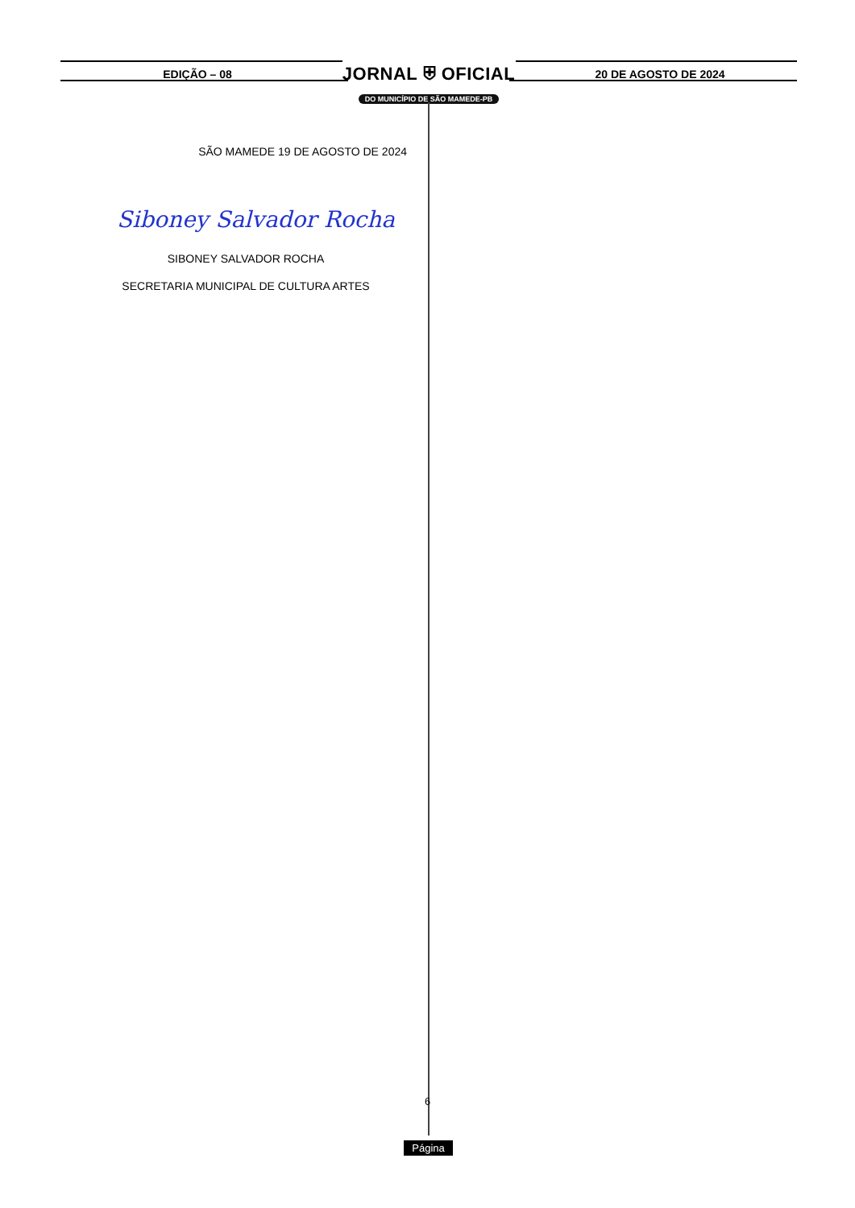EDIÇÃO – 08
JORNAL ⛨ OFICIAL
DO MUNICÍPIO DE SÃO MAMEDE-PB
20 DE AGOSTO DE 2024
SÃO MAMEDE 19 DE AGOSTO DE 2024
Siboney Salvador Rocha
SIBONEY SALVADOR ROCHA
SECRETARIA MUNICIPAL DE CULTURA ARTES
6
Página